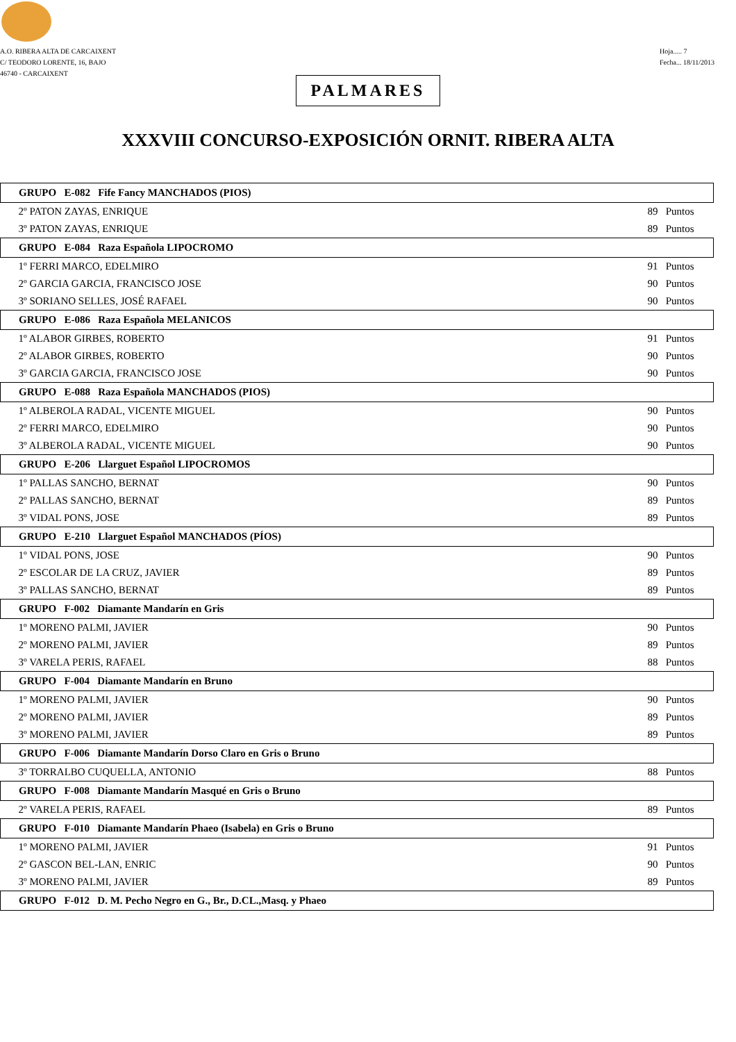A.O. RIBERA ALTA DE CARCAIXENT
C/ TEODORO LORENTE, 16, BAJO
46740 - CARCAIXENT
Hoja..... 7
Fecha... 18/11/2013
PALMARES
XXXVIII CONCURSO-EXPOSICIÓN ORNIT. RIBERA ALTA
| GRUPO E-082 Fife Fancy MANCHADOS (PIOS) | |
| --- | --- |
| 2º PATON ZAYAS, ENRIQUE | 89 Puntos |
| 3º PATON ZAYAS, ENRIQUE | 89 Puntos |
| GRUPO E-084 Raza Española LIPOCROMO | |
| 1º FERRI MARCO, EDELMIRO | 91 Puntos |
| 2º GARCIA GARCIA, FRANCISCO JOSE | 90 Puntos |
| 3º SORIANO SELLES, JOSÉ RAFAEL | 90 Puntos |
| GRUPO E-086 Raza Española MELANICOS | |
| 1º ALABOR GIRBES, ROBERTO | 91 Puntos |
| 2º ALABOR GIRBES, ROBERTO | 90 Puntos |
| 3º GARCIA GARCIA, FRANCISCO JOSE | 90 Puntos |
| GRUPO E-088 Raza Española MANCHADOS (PIOS) | |
| 1º ALBEROLA RADAL, VICENTE MIGUEL | 90 Puntos |
| 2º FERRI MARCO, EDELMIRO | 90 Puntos |
| 3º ALBEROLA RADAL, VICENTE MIGUEL | 90 Puntos |
| GRUPO E-206 Llarguet Español LIPOCROMOS | |
| 1º PALLAS SANCHO, BERNAT | 90 Puntos |
| 2º PALLAS SANCHO, BERNAT | 89 Puntos |
| 3º VIDAL PONS, JOSE | 89 Puntos |
| GRUPO E-210 Llarguet Español MANCHADOS (PÍOS) | |
| 1º VIDAL PONS, JOSE | 90 Puntos |
| 2º ESCOLAR DE LA CRUZ, JAVIER | 89 Puntos |
| 3º PALLAS SANCHO, BERNAT | 89 Puntos |
| GRUPO F-002 Diamante Mandarín en Gris | |
| 1º MORENO PALMI, JAVIER | 90 Puntos |
| 2º MORENO PALMI, JAVIER | 89 Puntos |
| 3º VARELA PERIS, RAFAEL | 88 Puntos |
| GRUPO F-004 Diamante Mandarín en Bruno | |
| 1º MORENO PALMI, JAVIER | 90 Puntos |
| 2º MORENO PALMI, JAVIER | 89 Puntos |
| 3º MORENO PALMI, JAVIER | 89 Puntos |
| GRUPO F-006 Diamante Mandarín Dorso Claro en Gris o Bruno | |
| 3º TORRALBO CUQUELLA, ANTONIO | 88 Puntos |
| GRUPO F-008 Diamante Mandarín Masqué en Gris o Bruno | |
| 2º VARELA PERIS, RAFAEL | 89 Puntos |
| GRUPO F-010 Diamante Mandarín Phaeo (Isabela) en Gris o Bruno | |
| 1º MORENO PALMI, JAVIER | 91 Puntos |
| 2º GASCON BEL-LAN, ENRIC | 90 Puntos |
| 3º MORENO PALMI, JAVIER | 89 Puntos |
| GRUPO F-012 D. M. Pecho Negro en G., Br., D.CL.,Masq. y Phaeo | |